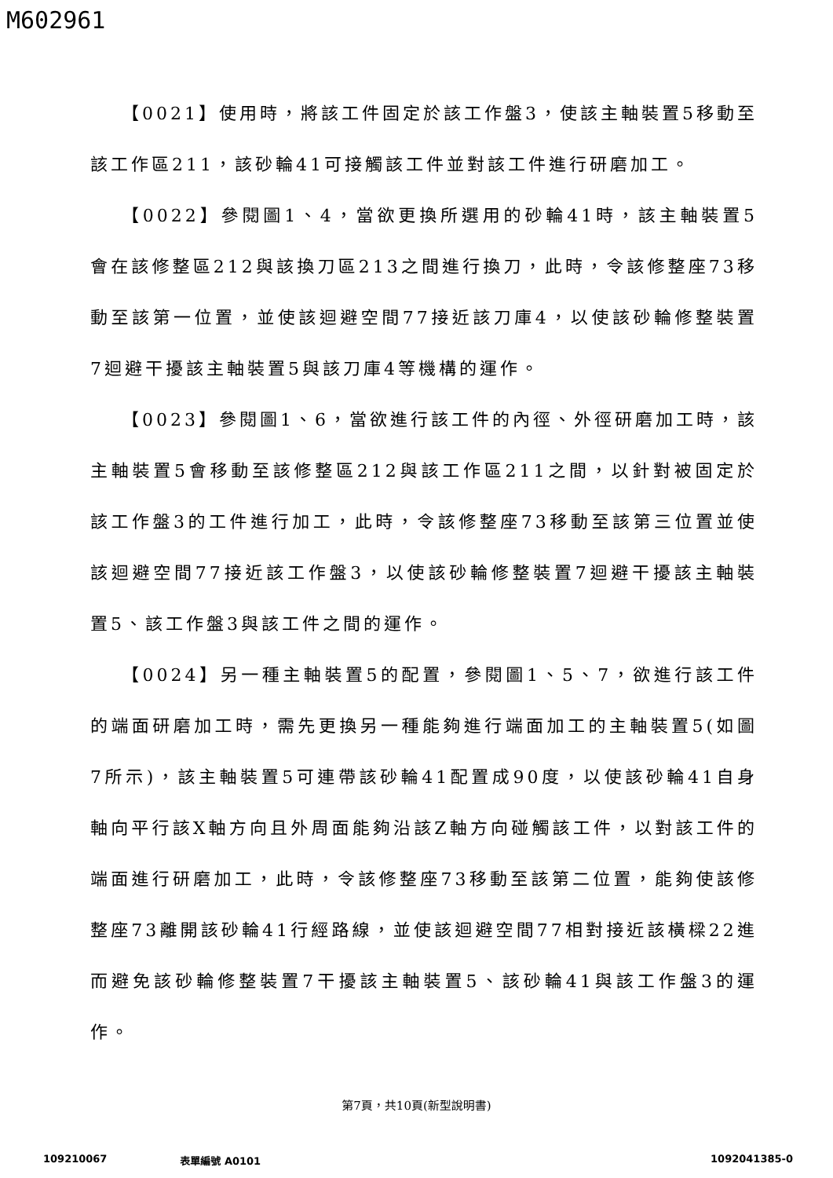M602961
【0021】使用時，將該工件固定於該工作盤3，使該主軸裝置5移動至該工作區211，該砂輪41可接觸該工件並對該工件進行研磨加工。
【0022】參閱圖1、4，當欲更換所選用的砂輪41時，該主軸裝置5會在該修整區212與該換刀區213之間進行換刀，此時，令該修整座73移動至該第一位置，並使該迴避空間77接近該刀庫4，以使該砂輪修整裝置7迴避干擾該主軸裝置5與該刀庫4等機構的運作。
【0023】參閱圖1、6，當欲進行該工件的內徑、外徑研磨加工時，該主軸裝置5會移動至該修整區212與該工作區211之間，以針對被固定於該工作盤3的工件進行加工，此時，令該修整座73移動至該第三位置並使該迴避空間77接近該工作盤3，以使該砂輪修整裝置7迴避干擾該主軸裝置5、該工作盤3與該工件之間的運作。
【0024】另一種主軸裝置5的配置，參閱圖1、5、7，欲進行該工件的端面研磨加工時，需先更換另一種能夠進行端面加工的主軸裝置5(如圖7所示)，該主軸裝置5可連帶該砂輪41配置成90度，以使該砂輪41自身軸向平行該X軸方向且外周面能夠沿該Z軸方向碰觸該工件，以對該工件的端面進行研磨加工，此時，令該修整座73移動至該第二位置，能夠使該修整座73離開該砂輪41行經路線，並使該迴避空間77相對接近該橫樑22進而避免該砂輪修整裝置7干擾該主軸裝置5、該砂輪41與該工作盤3的運作。
第7頁，共10頁(新型說明書)
109210067 表單編號 A0101 1092041385-0